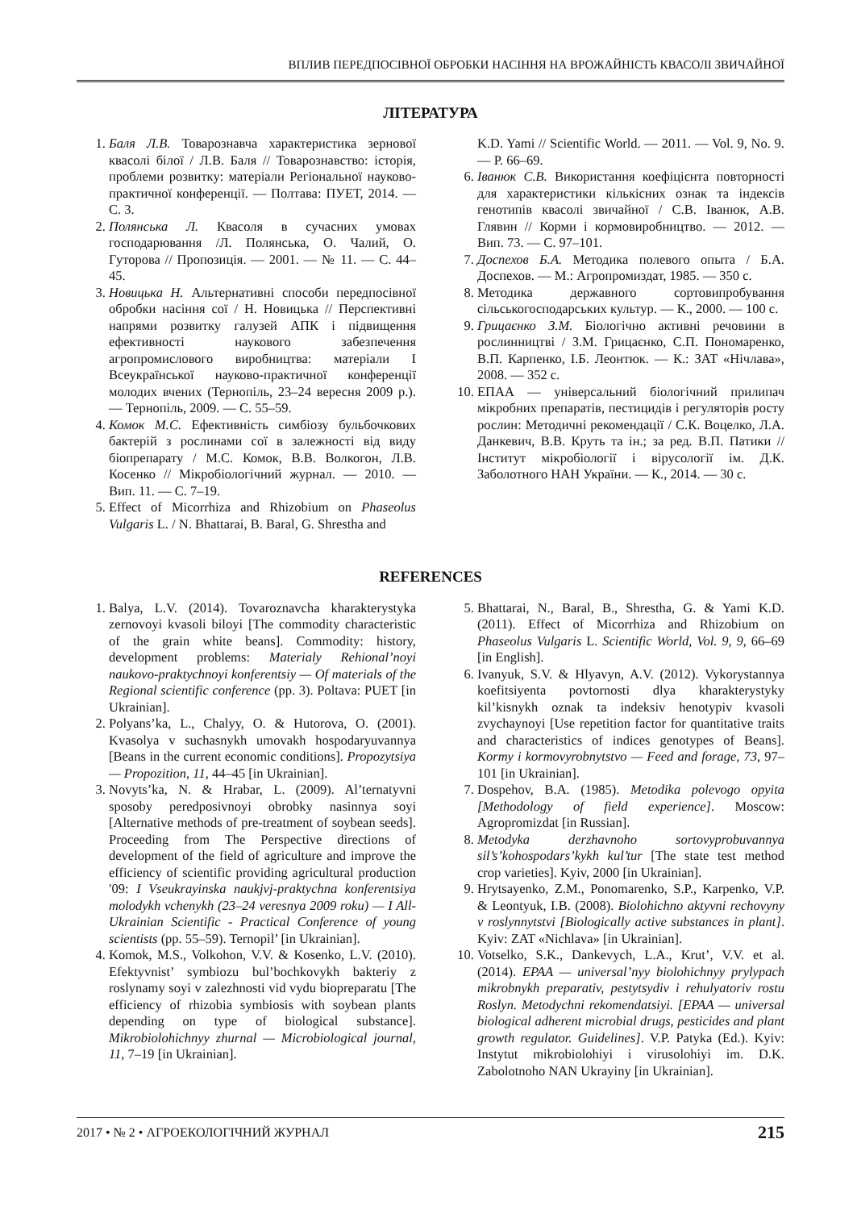ВПЛИВ ПЕРЕДПОСІВНОЇ ОБРОБКИ НАСІННЯ НА ВРОЖАЙНІСТЬ КВАСОЛІ ЗВИЧАЙНОЇ
ЛІТЕРАТУРА
1. Баля Л.В. Товарознавча характеристика зернової квасолі білої / Л.В. Баля // Товарознавство: історія, проблеми розвитку: матеріали Регіональної науково-практичної конференції. — Полтава: ПУЕТ, 2014. — С. 3.
2. Полянська Л. Квасоля в сучасних умовах господарювання /Л. Полянська, О. Чалий, О. Гуторова // Пропозиція. — 2001. — № 11. — С. 44–45.
3. Новицька Н. Альтернативні способи передпосівної обробки насіння сої / Н. Новицька // Перспективні напрями розвитку галузей АПК і підвищення ефективності наукового забезпечення агропромислового виробництва: матеріали I Всеукраїнської науково-практичної конференції молодих вчених (Тернопіль, 23–24 вересня 2009 р.). — Тернопіль, 2009. — С. 55–59.
4. Комок М.С. Ефективність симбіозу бульбочкових бактерій з рослинами сої в залежності від виду біопрепарату / М.С. Комок, В.В. Волкогон, Л.В. Косенко // Мікробіологічний журнал. — 2010. — Вип. 11. — С. 7–19.
5. Effect of Micorrhiza and Rhizobium on Phaseolus Vulgaris L. / N. Bhattarai, B. Baral, G. Shrestha and
K.D. Yami // Scientific World. — 2011. — Vol. 9, No. 9. — P. 66–69.
6. Іванюк С.В. Використання коефіцієнта повторності для характеристики кількісних ознак та індексів генотипів квасолі звичайної / С.В. Іванюк, А.В. Глявин // Корми і кормовиробництво. — 2012. — Вип. 73. — С. 97–101.
7. Доспехов Б.А. Методика полевого опыта / Б.А. Доспехов. — М.: Агропромиздат, 1985. — 350 с.
8. Методика державного сортовипробування сільськогосподарських культур. — К., 2000. — 100 с.
9. Грицаєнко З.М. Біологічно активні речовини в рослинництві / З.М. Грицаєнко, С.П. Пономаренко, В.П. Карпенко, І.Б. Леонтюк. — К.: ЗАТ «Нічлава», 2008. — 352 с.
10. ЕПАА — універсальний біологічний прилипач мікробних препаратів, пестицидів і регуляторів росту рослин: Методичні рекомендації / С.К. Воцелко, Л.А. Данкевич, В.В. Круть та ін.; за ред. В.П. Патики // Інститут мікробіології і вірусології ім. Д.К. Заболотного НАН України. — К., 2014. — 30 с.
REFERENCES
1. Balya, L.V. (2014). Tovaroznavcha kharakterystyka zernovoyi kvasoli biloyi [The commodity characteristic of the grain white beans]. Commodity: history, development problems: Materialy Rehional’noyi naukovo-praktychnoyi konferentsiy — Of materials of the Regional scientific conference (pp. 3). Poltava: PUET [in Ukrainian].
2. Polyans’ka, L., Chalyy, O. & Hutorova, O. (2001). Kvasolya v suchasnykh umovakh hospodaryuvannya [Beans in the current economic conditions]. Propozytsiya — Propozition, 11, 44–45 [in Ukrainian].
3. Novyts’ka, N. & Hrabar, L. (2009). Al’ternatyvni sposoby peredposivnoyi obrobky nasinnya soyi [Alternative methods of pre-treatment of soybean seeds]. Proceeding from The Perspective directions of development of the field of agriculture and improve the efficiency of scientific providing agricultural production ′09: I Vseukrayinska naukjvj-praktychna konferentsiya molodykh vchenykh (23–24 veresnya 2009 roku) — I All-Ukrainian Scientific - Practical Conference of young scientists (pp. 55–59). Ternopil’ [in Ukrainian].
4. Komok, M.S., Volkohon, V.V. & Kosenko, L.V. (2010). Efektyvnist’ symbiozu bul’bochkovykh bakteriy z roslynamy soyi v zalezhnosti vid vydu biopreparatu [The efficiency of rhizobia symbiosis with soybean plants depending on type of biological substance]. Mikrobiolohichnyy zhurnal — Microbiological journal, 11, 7–19 [in Ukrainian].
5. Bhattarai, N., Baral, B., Shrestha, G. & Yami K.D. (2011). Effect of Micorrhiza and Rhizobium on Phaseolus Vulgaris L. Scientific World, Vol. 9, 9, 66–69 [in English].
6. Ivanyuk, S.V. & Hlyavyn, A.V. (2012). Vykorystannya koefitsiyenta povtornosti dlya kharakterystyky kil’kisnykh oznak ta indeksiv henotypiv kvasoli zvychaynoyi [Use repetition factor for quantitative traits and characteristics of indices genotypes of Beans]. Kormy i kormovyrobnytstvo — Feed and forage, 73, 97–101 [in Ukrainian].
7. Dospehov, B.A. (1985). Metodika polevogo opyita [Methodology of field experience]. Moscow: Agropromizdat [in Russian].
8. Metodyka derzhavnoho sortovyprobuvannya sil’s’kohospodars’kykh kul’tur [The state test method crop varieties]. Kyiv, 2000 [in Ukrainian].
9. Hrytsayenko, Z.M., Ponomarenko, S.P., Karpenko, V.P. & Leontyuk, I.B. (2008). Biolohichno aktyvni rechovyny v roslynnytstvi [Biologically active substances in plant]. Kyiv: ZAT «Nichlava» [in Ukrainian].
10. Votselko, S.K., Dankevych, L.A., Krut’, V.V. et al. (2014). EPAA — universal’nyy biolohichnyy prylypach mikrobnykh preparativ, pestytsydiv i rehulyatoriv rostu Roslyn. Metodychni rekomendatsiyi. [EPAA — universal biological adherent microbial drugs, pesticides and plant growth regulator. Guidelines]. V.P. Patyka (Ed.). Kyiv: Instytut mikrobiolohiyi i virusolohiyi im. D.K. Zabolotnoho NAN Ukrayiny [in Ukrainian].
2017 • № 2 • АГРОЕКОЛОГІЧНИЙ ЖУРНАЛ 215